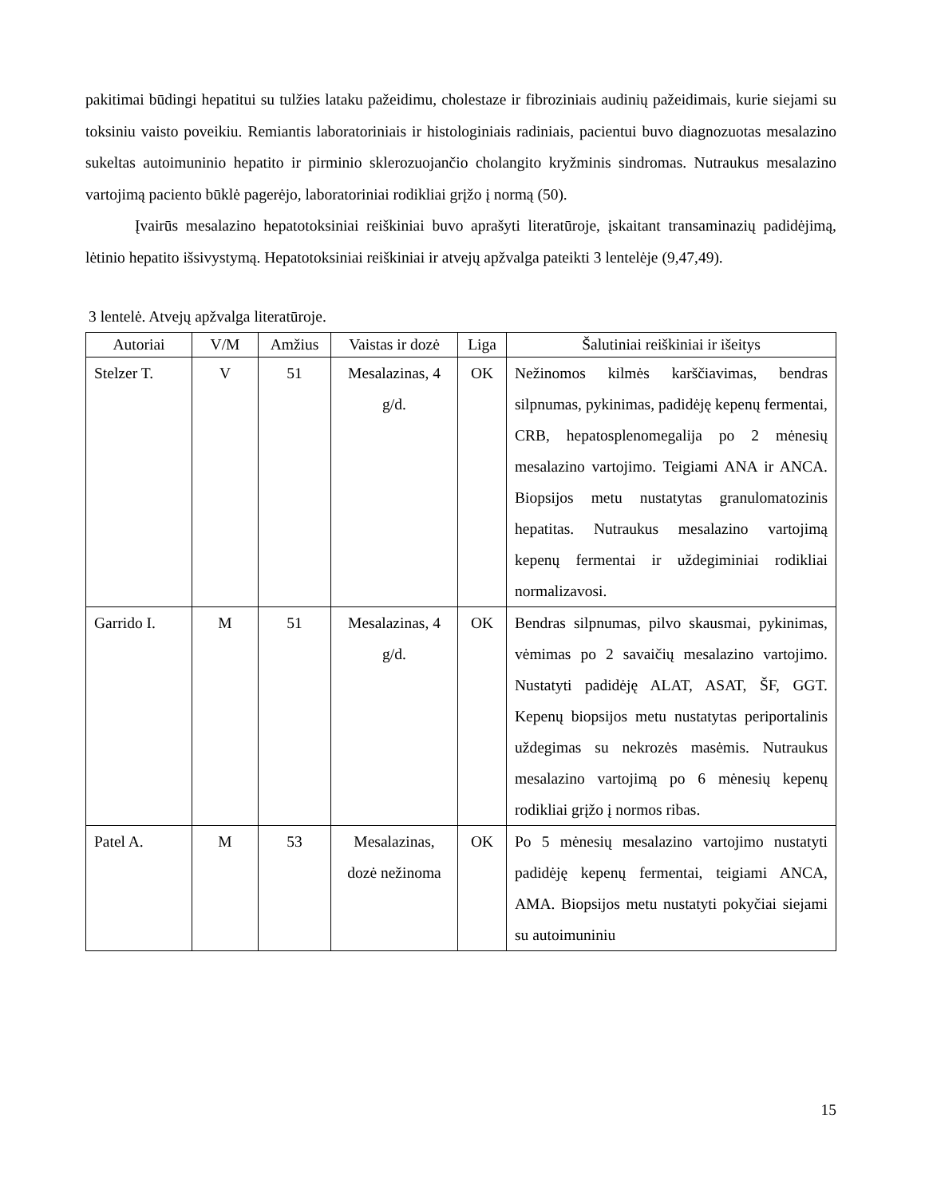pakitimai būdingi hepatitui su tulžies lataku pažeidimu, cholestaze ir fibroziniais audinių pažeidimais, kurie siejami su toksiniu vaisto poveikiu. Remiantis laboratoriniais ir histologiniais radiniais, pacientui buvo diagnozuotas mesalazino sukeltas autoimuninio hepatito ir pirminio sklerozuojančio cholangito kryžminis sindromas. Nutraukus mesalazino vartojimą paciento būklė pagerėjo, laboratoriniai rodikliai grįžo į normą (50).
Įvairūs mesalazino hepatotoksiniai reiškiniai buvo aprašyti literatūroje, įskaitant transaminazių padidėjimą, lėtinio hepatito išsivystymą. Hepatotoksiniai reiškiniai ir atvejų apžvalga pateikti 3 lentelėje (9,47,49).
3 lentelė. Atvejų apžvalga literatūroje.
| Autoriai | V/M | Amžius | Vaistas ir dozė | Liga | Šalutiniai reiškiniai ir išeitys |
| --- | --- | --- | --- | --- | --- |
| Stelzer T. | V | 51 | Mesalazinas, 4 g/d. | OK | Nežinomos kilmės karščiavimas, bendras silpnumas, pykinimas, padidėję kepenų fermentai, CRB, hepatosplenomegalija po 2 mėnesių mesalazino vartojimo. Teigiami ANA ir ANCA. Biopsijos metu nustatytas granulomatozinis hepatitas. Nutraukus mesalazino vartojimą kepenų fermentai ir uždegiminiai rodikliai normalizavosi. |
| Garrido I. | M | 51 | Mesalazinas, 4 g/d. | OK | Bendras silpnumas, pilvo skausmai, pykinimas, vėmimas po 2 savaičių mesalazino vartojimo. Nustatyti padidėję ALAT, ASAT, ŠF, GGT. Kepenų biopsijos metu nustatytas periportalinis uždegimas su nekrozės masėmis. Nutraukus mesalazino vartojimą po 6 mėnesių kepenų rodikliai grįžo į normos ribas. |
| Patel A. | M | 53 | Mesalazinas, dozė nežinoma | OK | Po 5 mėnesių mesalazino vartojimo nustatyti padidėję kepenų fermentai, teigiami ANCA, AMA. Biopsijos metu nustatyti pokyčiai siejami su autoimuniniu |
15